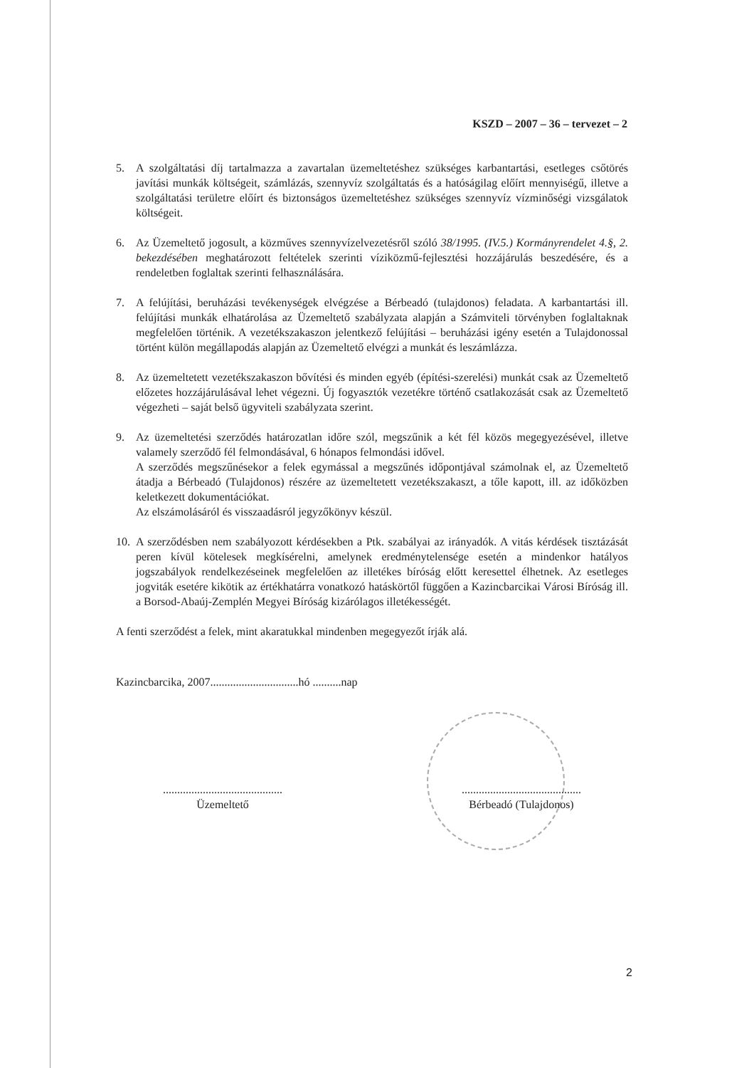KSZD – 2007 – 36 – tervezet – 2
5. A szolgáltatási díj tartalmazza a zavartalan üzemeltetéshez szükséges karbantartási, esetleges csőtörés javítási munkák költségeit, számlázás, szennyvíz szolgáltatás és a hatóságilag előírt mennyiségű, illetve a szolgáltatási területre előírt és biztonságos üzemeltetéshez szükséges szennyvíz vízminőségi vizsgálatok költségeit.
6. Az Üzemeltető jogosult, a közműves szennyvízelvezetésről szóló 38/1995. (IV.5.) Kormányrendelet 4.§, 2. bekezdésében meghatározott feltételek szerinti víziközmű-fejlesztési hozzájárulás beszedésére, és a rendeletben foglaltak szerinti felhasználására.
7. A felújítási, beruházási tevékenységek elvégzése a Bérbeadó (tulajdonos) feladata. A karbantartási ill. felújítási munkák elhatárolása az Üzemeltető szabályzata alapján a Számviteli törvényben foglaltaknak megfelelően történik. A vezetékszakaszon jelentkező felújítási – beruházási igény esetén a Tulajdonossal történt külön megállapodás alapján az Üzemeltető elvégzi a munkát és leszámlázza.
8. Az üzemeltetett vezetékszakaszon bővítési és minden egyéb (építési-szerelési) munkát csak az Üzemeltető előzetes hozzájárulásával lehet végezni. Új fogyasztók vezetékre történő csatlakozását csak az Üzemeltető végezheti – saját belső ügyviteli szabályzata szerint.
9. Az üzemeltetési szerződés határozatlan időre szól, megszűnik a két fél közös megegyezésével, illetve valamely szerződő fél felmondásával, 6 hónapos felmondási idővel.
A szerződés megszűnésekor a felek egymással a megszűnés időpontjával számolnak el, az Üzemeltető átadja a Bérbeadó (Tulajdonos) részére az üzemeltetett vezetékszakaszt, a tőle kapott, ill. az időközben keletkezett dokumentációkat.
Az elszámolásáról és visszaadásról jegyzőkönyv készül.
10. A szerződésben nem szabályozott kérdésekben a Ptk. szabályai az irányadók. A vitás kérdések tisztázását peren kívül kötelesek megkísérelni, amelynek eredménytelensége esetén a mindenkor hatályos jogszabályok rendelkezéseinek megfelelően az illetékes bíróság előtt keresettel élhetnek. Az esetleges jogviták esetére kikötik az értékhatárra vonatkozó hatáskörtől függően a Kazincbarcikai Városi Bíróság ill. a Borsod-Abaúj-Zemplén Megyei Bíróság kizárólagos illetékességét.
A fenti szerződést a felek, mint akaratukkal mindenben megegyezőt írják alá.
Kazincbarcika, 2007...............................hó ..........nap
..........................................
Üzemeltető
..........................................
Bérbeadó (Tulajdonos)
2